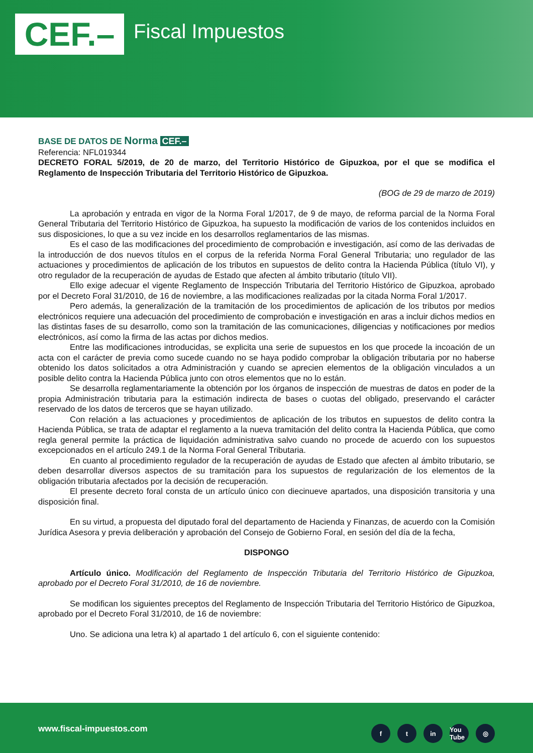CEF.– Fiscal Impuestos
BASE DE DATOS DE Norma CEF.–
Referencia: NFL019344
DECRETO FORAL 5/2019, de 20 de marzo, del Territorio Histórico de Gipuzkoa, por el que se modifica el Reglamento de Inspección Tributaria del Territorio Histórico de Gipuzkoa.
(BOG de 29 de marzo de 2019)
La aprobación y entrada en vigor de la Norma Foral 1/2017, de 9 de mayo, de reforma parcial de la Norma Foral General Tributaria del Territorio Histórico de Gipuzkoa, ha supuesto la modificación de varios de los contenidos incluidos en sus disposiciones, lo que a su vez incide en los desarrollos reglamentarios de las mismas.
Es el caso de las modificaciones del procedimiento de comprobación e investigación, así como de las derivadas de la introducción de dos nuevos títulos en el corpus de la referida Norma Foral General Tributaria; uno regulador de las actuaciones y procedimientos de aplicación de los tributos en supuestos de delito contra la Hacienda Pública (título VI), y otro regulador de la recuperación de ayudas de Estado que afecten al ámbito tributario (título VII).
Ello exige adecuar el vigente Reglamento de Inspección Tributaria del Territorio Histórico de Gipuzkoa, aprobado por el Decreto Foral 31/2010, de 16 de noviembre, a las modificaciones realizadas por la citada Norma Foral 1/2017.
Pero además, la generalización de la tramitación de los procedimientos de aplicación de los tributos por medios electrónicos requiere una adecuación del procedimiento de comprobación e investigación en aras a incluir dichos medios en las distintas fases de su desarrollo, como son la tramitación de las comunicaciones, diligencias y notificaciones por medios electrónicos, así como la firma de las actas por dichos medios.
Entre las modificaciones introducidas, se explicita una serie de supuestos en los que procede la incoación de un acta con el carácter de previa como sucede cuando no se haya podido comprobar la obligación tributaria por no haberse obtenido los datos solicitados a otra Administración y cuando se aprecien elementos de la obligación vinculados a un posible delito contra la Hacienda Pública junto con otros elementos que no lo están.
Se desarrolla reglamentariamente la obtención por los órganos de inspección de muestras de datos en poder de la propia Administración tributaria para la estimación indirecta de bases o cuotas del obligado, preservando el carácter reservado de los datos de terceros que se hayan utilizado.
Con relación a las actuaciones y procedimientos de aplicación de los tributos en supuestos de delito contra la Hacienda Pública, se trata de adaptar el reglamento a la nueva tramitación del delito contra la Hacienda Pública, que como regla general permite la práctica de liquidación administrativa salvo cuando no procede de acuerdo con los supuestos excepcionados en el artículo 249.1 de la Norma Foral General Tributaria.
En cuanto al procedimiento regulador de la recuperación de ayudas de Estado que afecten al ámbito tributario, se deben desarrollar diversos aspectos de su tramitación para los supuestos de regularización de los elementos de la obligación tributaria afectados por la decisión de recuperación.
El presente decreto foral consta de un artículo único con diecinueve apartados, una disposición transitoria y una disposición final.
En su virtud, a propuesta del diputado foral del departamento de Hacienda y Finanzas, de acuerdo con la Comisión Jurídica Asesora y previa deliberación y aprobación del Consejo de Gobierno Foral, en sesión del día de la fecha,
DISPONGO
Artículo único. Modificación del Reglamento de Inspección Tributaria del Territorio Histórico de Gipuzkoa, aprobado por el Decreto Foral 31/2010, de 16 de noviembre.
Se modifican los siguientes preceptos del Reglamento de Inspección Tributaria del Territorio Histórico de Gipuzkoa, aprobado por el Decreto Foral 31/2010, de 16 de noviembre:
Uno. Se adiciona una letra k) al apartado 1 del artículo 6, con el siguiente contenido:
www.fiscal-impuestos.com ft in You Tube ◎